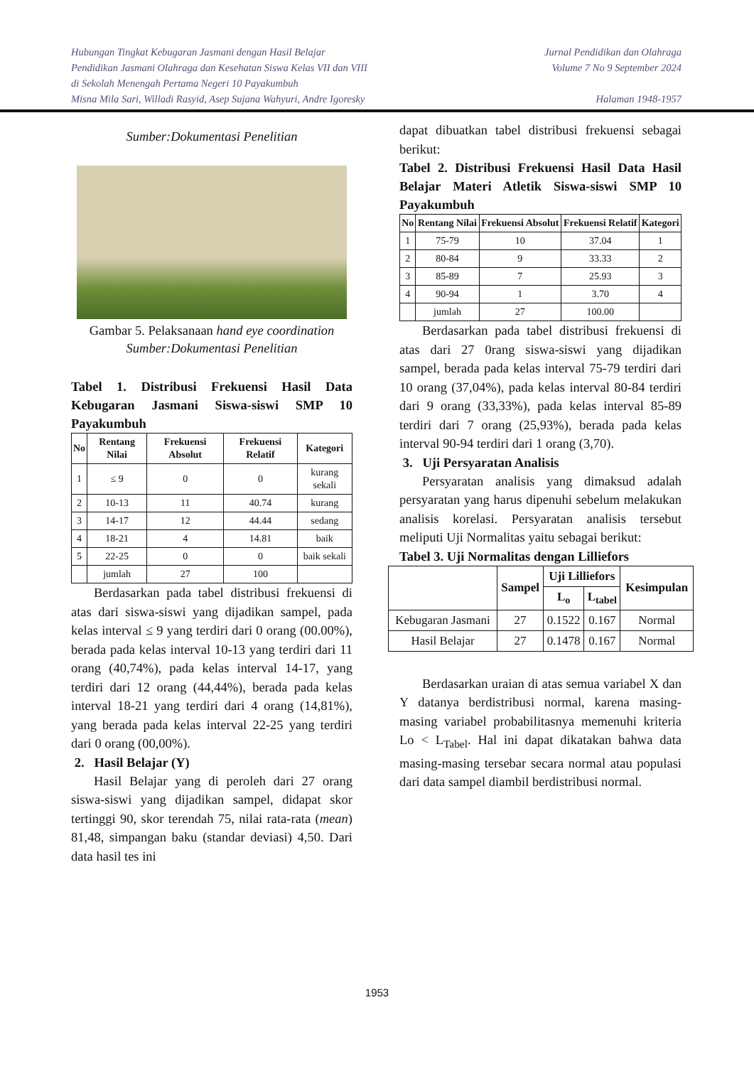Hubungan Tingkat Kebugaran Jasmani dengan Hasil Belajar
Pendidikan Jasmani Olahraga dan Kesehatan Siswa Kelas VII dan VIII
di Sekolah Menengah Pertama Negeri 10 Payakumbuh
Misna Mila Sari, Willadi Rasyid, Asep Sujana Wahyuri, Andre Igoresky
Jurnal Pendidikan dan Olahraga
Volume 7 No 9 September 2024
Halaman 1948-1957
Sumber:Dokumentasi Penelitian
Gambar 5. Pelaksanaan hand eye coordination
Sumber:Dokumentasi Penelitian
Tabel 1. Distribusi Frekuensi Hasil Data Kebugaran Jasmani Siswa-siswi SMP 10 Payakumbuh
| No | Rentang Nilai | Frekuensi Absolut | Frekuensi Relatif | Kategori |
| --- | --- | --- | --- | --- |
| 1 | ≤ 9 | 0 | 0 | kurang sekali |
| 2 | 10-13 | 11 | 40.74 | kurang |
| 3 | 14-17 | 12 | 44.44 | sedang |
| 4 | 18-21 | 4 | 14.81 | baik |
| 5 | 22-25 | 0 | 0 | baik sekali |
| | jumlah | 27 | 100 | |
Berdasarkan pada tabel distribusi frekuensi di atas dari siswa-siswi yang dijadikan sampel, pada kelas interval ≤ 9 yang terdiri dari 0 orang (00.00%), berada pada kelas interval 10-13 yang terdiri dari 11 orang (40,74%), pada kelas interval 14-17, yang terdiri dari 12 orang (44,44%), berada pada kelas interval 18-21 yang terdiri dari 4 orang (14,81%), yang berada pada kelas interval 22-25 yang terdiri dari 0 orang (00,00%).
2. Hasil Belajar (Y)
Hasil Belajar yang di peroleh dari 27 orang siswa-siswi yang dijadikan sampel, didapat skor tertinggi 90, skor terendah 75, nilai rata-rata (mean) 81,48, simpangan baku (standar deviasi) 4,50. Dari data hasil tes ini
dapat dibuatkan tabel distribusi frekuensi sebagai berikut:
Tabel 2. Distribusi Frekuensi Hasil Data Hasil Belajar Materi Atletik Siswa-siswi SMP 10 Payakumbuh
| No | Rentang Nilai | Frekuensi Absolut | Frekuensi Relatif | Kategori |
| --- | --- | --- | --- | --- |
| 1 | 75-79 | 10 | 37.04 | 1 |
| 2 | 80-84 | 9 | 33.33 | 2 |
| 3 | 85-89 | 7 | 25.93 | 3 |
| 4 | 90-94 | 1 | 3.70 | 4 |
| | jumlah | 27 | 100.00 | |
Berdasarkan pada tabel distribusi frekuensi di atas dari 27 0rang siswa-siswi yang dijadikan sampel, berada pada kelas interval 75-79 terdiri dari 10 orang (37,04%), pada kelas interval 80-84 terdiri dari 9 orang (33,33%), pada kelas interval 85-89 terdiri dari 7 orang (25,93%), berada pada kelas interval 90-94 terdiri dari 1 orang (3,70).
3. Uji Persyaratan Analisis
Persyaratan analisis yang dimaksud adalah persyaratan yang harus dipenuhi sebelum melakukan analisis korelasi. Persyaratan analisis tersebut meliputi Uji Normalitas yaitu sebagai berikut:
Tabel 3. Uji Normalitas dengan Lilliefors
| | Sampel | Uji Lilliefors | | Kesimpulan |
| --- | --- | --- | --- | --- |
| | | L<sub>o</sub> | L<sub>tabel</sub> | |
| Kebugaran Jasmani | 27 | 0.1522 | 0.167 | Normal |
| Hasil Belajar | 27 | 0.1478 | 0.167 | Normal |
Berdasarkan uraian di atas semua variabel X dan Y datanya berdistribusi normal, karena masing-masing variabel probabilitasnya memenuhi kriteria Lo < L<sub>Tabel</sub>. Hal ini dapat dikatakan bahwa data masing-masing tersebar secara normal atau populasi dari data sampel diambil berdistribusi normal.
1953